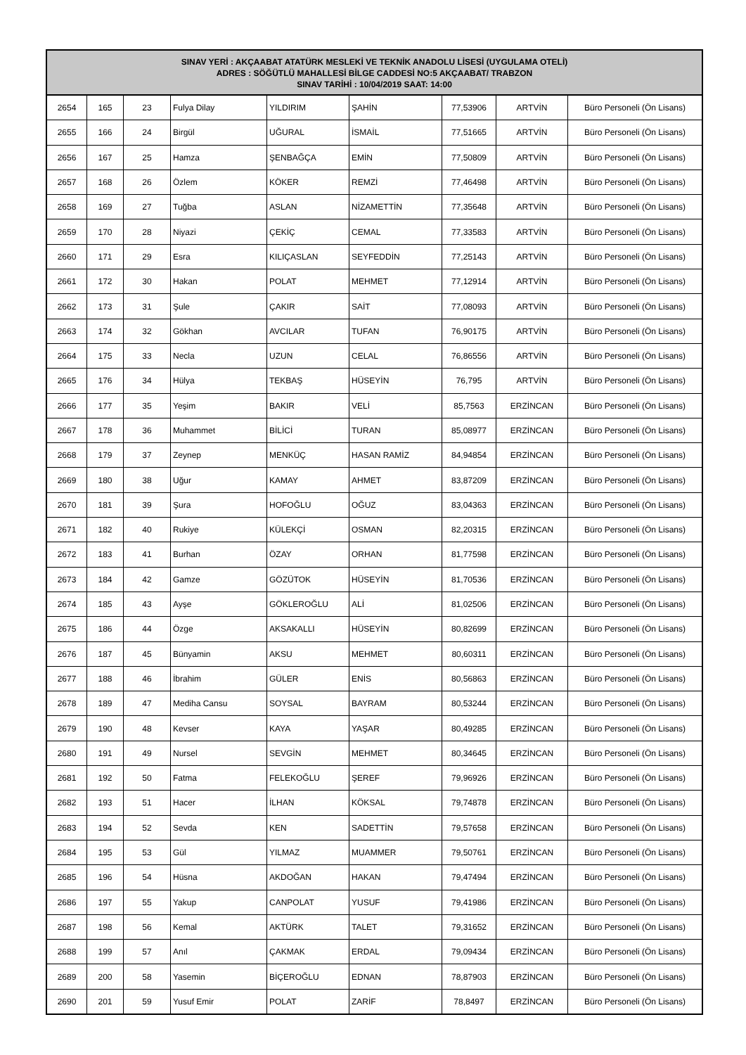| SINAV YERİ : AKÇAABAT ATATÜRK MESLEKİ VE TEKNİK ANADOLU LİSESİ (UYGULAMA OTELİ) ADRES : SÖĞÜTLÜ MAHALLESİ BİLGE CADDESİ NO:5 AKÇAABAT/ TRABZON SINAV TARİHİ : 10/04/2019 SAAT: 14:00 | | | | | | | | |
| --- | --- | --- | --- | --- | --- | --- | --- | --- |
| 2654 | 165 | 23 | Fulya Dilay | YILDIRIM | ŞAHİN | 77,53906 | ARTVİN | Büro Personeli (Ön Lisans) |
| 2655 | 166 | 24 | Birgül | UĞURAL | İSMAİL | 77,51665 | ARTVİN | Büro Personeli (Ön Lisans) |
| 2656 | 167 | 25 | Hamza | ŞENBAĞÇA | EMİN | 77,50809 | ARTVİN | Büro Personeli (Ön Lisans) |
| 2657 | 168 | 26 | Özlem | KÖKER | REMZİ | 77,46498 | ARTVİN | Büro Personeli (Ön Lisans) |
| 2658 | 169 | 27 | Tuğba | ASLAN | NİZAMETTİN | 77,35648 | ARTVİN | Büro Personeli (Ön Lisans) |
| 2659 | 170 | 28 | Niyazi | ÇEKİÇ | CEMAL | 77,33583 | ARTVİN | Büro Personeli (Ön Lisans) |
| 2660 | 171 | 29 | Esra | KILIÇASLAN | SEYFEDDİN | 77,25143 | ARTVİN | Büro Personeli (Ön Lisans) |
| 2661 | 172 | 30 | Hakan | POLAT | MEHMET | 77,12914 | ARTVİN | Büro Personeli (Ön Lisans) |
| 2662 | 173 | 31 | Şule | ÇAKIR | SAİT | 77,08093 | ARTVİN | Büro Personeli (Ön Lisans) |
| 2663 | 174 | 32 | Gökhan | AVCILAR | TUFAN | 76,90175 | ARTVİN | Büro Personeli (Ön Lisans) |
| 2664 | 175 | 33 | Necla | UZUN | CELAL | 76,86556 | ARTVİN | Büro Personeli (Ön Lisans) |
| 2665 | 176 | 34 | Hülya | TEKBAŞ | HÜSEYİN | 76,795 | ARTVİN | Büro Personeli (Ön Lisans) |
| 2666 | 177 | 35 | Yeşim | BAKIR | VELİ | 85,7563 | ERZİNCAN | Büro Personeli (Ön Lisans) |
| 2667 | 178 | 36 | Muhammet | BİLİCİ | TURAN | 85,08977 | ERZİNCAN | Büro Personeli (Ön Lisans) |
| 2668 | 179 | 37 | Zeynep | MENKÜÇ | HASAN RAMİZ | 84,94854 | ERZİNCAN | Büro Personeli (Ön Lisans) |
| 2669 | 180 | 38 | Uğur | KAMAY | AHMET | 83,87209 | ERZİNCAN | Büro Personeli (Ön Lisans) |
| 2670 | 181 | 39 | Şura | HOFOĞLU | OĞUZ | 83,04363 | ERZİNCAN | Büro Personeli (Ön Lisans) |
| 2671 | 182 | 40 | Rukiye | KÜLEKÇİ | OSMAN | 82,20315 | ERZİNCAN | Büro Personeli (Ön Lisans) |
| 2672 | 183 | 41 | Burhan | ÖZAY | ORHAN | 81,77598 | ERZİNCAN | Büro Personeli (Ön Lisans) |
| 2673 | 184 | 42 | Gamze | GÖZÜTOK | HÜSEYİN | 81,70536 | ERZİNCAN | Büro Personeli (Ön Lisans) |
| 2674 | 185 | 43 | Ayşe | GÖKLEROĞLU | ALİ | 81,02506 | ERZİNCAN | Büro Personeli (Ön Lisans) |
| 2675 | 186 | 44 | Özge | AKSAKALLI | HÜSEYİN | 80,82699 | ERZİNCAN | Büro Personeli (Ön Lisans) |
| 2676 | 187 | 45 | Bünyamin | AKSU | MEHMET | 80,60311 | ERZİNCAN | Büro Personeli (Ön Lisans) |
| 2677 | 188 | 46 | İbrahim | GÜLER | ENİS | 80,56863 | ERZİNCAN | Büro Personeli (Ön Lisans) |
| 2678 | 189 | 47 | Mediha Cansu | SOYSAL | BAYRAM | 80,53244 | ERZİNCAN | Büro Personeli (Ön Lisans) |
| 2679 | 190 | 48 | Kevser | KAYA | YAŞAR | 80,49285 | ERZİNCAN | Büro Personeli (Ön Lisans) |
| 2680 | 191 | 49 | Nursel | SEVGİN | MEHMET | 80,34645 | ERZİNCAN | Büro Personeli (Ön Lisans) |
| 2681 | 192 | 50 | Fatma | FELEKOĞLU | ŞEREF | 79,96926 | ERZİNCAN | Büro Personeli (Ön Lisans) |
| 2682 | 193 | 51 | Hacer | İLHAN | KÖKSAL | 79,74878 | ERZİNCAN | Büro Personeli (Ön Lisans) |
| 2683 | 194 | 52 | Sevda | KEN | SADETTİN | 79,57658 | ERZİNCAN | Büro Personeli (Ön Lisans) |
| 2684 | 195 | 53 | Gül | YILMAZ | MUAMMER | 79,50761 | ERZİNCAN | Büro Personeli (Ön Lisans) |
| 2685 | 196 | 54 | Hüsna | AKDOĞAN | HAKAN | 79,47494 | ERZİNCAN | Büro Personeli (Ön Lisans) |
| 2686 | 197 | 55 | Yakup | CANPOLAT | YUSUF | 79,41986 | ERZİNCAN | Büro Personeli (Ön Lisans) |
| 2687 | 198 | 56 | Kemal | AKTÜRK | TALET | 79,31652 | ERZİNCAN | Büro Personeli (Ön Lisans) |
| 2688 | 199 | 57 | Anıl | ÇAKMAK | ERDAL | 79,09434 | ERZİNCAN | Büro Personeli (Ön Lisans) |
| 2689 | 200 | 58 | Yasemin | BİÇEROĞLU | EDNAN | 78,87903 | ERZİNCAN | Büro Personeli (Ön Lisans) |
| 2690 | 201 | 59 | Yusuf Emir | POLAT | ZARİF | 78,8497 | ERZİNCAN | Büro Personeli (Ön Lisans) |